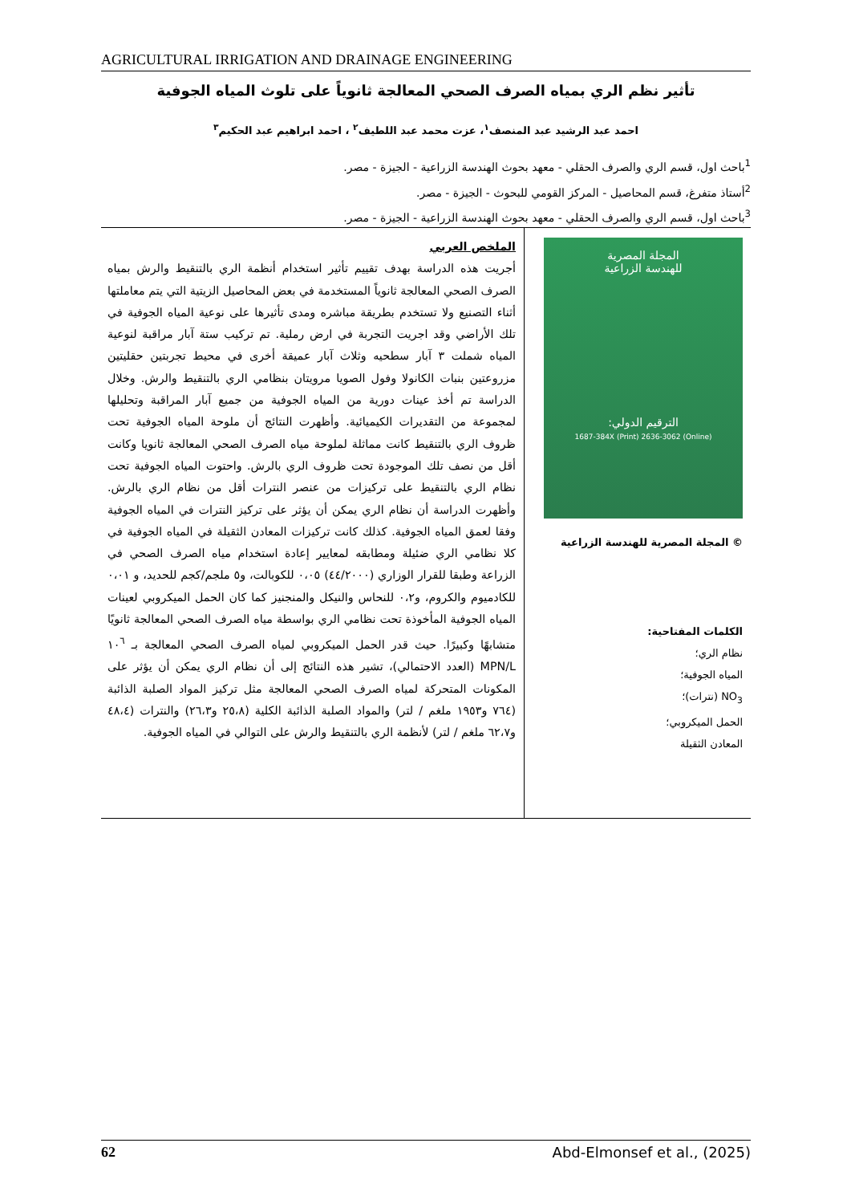AGRICULTURAL IRRIGATION AND DRAINAGE ENGINEERING
تأثير نظم الري بمياه الصرف الصحي المعالجة ثانوياً على تلوث المياه الجوفية
احمد عبد الرشيد عبد المنصف<sup>١</sup>، عزت محمد عبد اللطيف<sup>٢</sup> ، احمد ابراهيم عبد الحكيم<sup>٣</sup>
<sup>1</sup> باحث اول، قسم الري والصرف الحقلي - معهد بحوث الهندسة الزراعية - الجيزة - مصر.
<sup>2</sup> أستاذ متفرغ، قسم المحاصيل - المركز القومي للبحوث - الجيزة - مصر.
<sup>3</sup> باحث اول، قسم الري والصرف الحقلي - معهد بحوث الهندسة الزراعية - الجيزة - مصر.
المجلة المصرية
للهندسة الزراعية
الترقيم الدولي:
1687-384X (Print) 2636-3062 (Online)
© المجلة المصرية للهندسة الزراعية
الكلمات المفتاحية:
نظام الري؛
المياه الجوفية؛
NO<sub>3</sub> (نترات)؛
الحمل الميكروبي؛
المعادن الثقيلة
الملخص العربي
أجريت هذه الدراسة بهدف تقييم تأثير استخدام أنظمة الري بالتنقيط والرش بمياه الصرف الصحي المعالجة ثانوياً المستخدمة في بعض المحاصيل الزيتية التي يتم معاملتها أثناء التصنيع ولا تستخدم بطريقة مباشره ومدى تأثيرها على نوعية المياه الجوفية في تلك الأراضي وقد اجريت التجربة في ارض رملية. تم تركيب ستة آبار مراقبة لنوعية المياه شملت ٣ آبار سطحيه وثلاث آبار عميقة أخرى في محيط تجربتين حقليتين مزروعتين بنبات الكانولا وفول الصويا مرويتان بنظامي الري بالتنقيط والرش. وخلال الدراسة تم أخذ عينات دورية من المياه الجوفية من جميع آبار المراقبة وتحليلها لمجموعة من التقديرات الكيميائية. وأظهرت النتائج أن ملوحة المياه الجوفية تحت ظروف الري بالتنقيط كانت مماثلة لملوحة مياه الصرف الصحي المعالجة ثانويا وكانت أقل من نصف تلك الموجودة تحت ظروف الري بالرش. واحتوت المياه الجوفية تحت نظام الري بالتنقيط على تركيزات من عنصر النترات أقل من نظام الري بالرش. وأظهرت الدراسة أن نظام الري يمكن أن يؤثر على تركيز النترات في المياه الجوفية وفقا لعمق المياه الجوفية. كذلك كانت تركيزات المعادن الثقيلة في المياه الجوفية في كلا نظامي الري ضئيلة ومطابقه لمعايير إعادة استخدام مياه الصرف الصحي في الزراعة وطبقا للقرار الوزاري (٤٤/٢٠٠٠) ٠،٠٥ للكوبالت، و٥ ملجم/كجم للحديد، و ٠،٠١ للكادميوم والكروم، و٠،٢ للنحاس والنيكل والمنجنيز كما كان الحمل الميكروبي لعينات المياه الجوفية المأخوذة تحت نظامي الري بواسطة مياه الصرف الصحي المعالجة ثانويًا متشابهًا وكبيرًا. حيث قدر الحمل الميكروبي لمياه الصرف الصحي المعالجة بـ ١٠<sup>٦</sup> MPN/L (العدد الاحتمالي)، تشير هذه النتائج إلى أن نظام الري يمكن أن يؤثر على المكونات المتحركة لمياه الصرف الصحي المعالجة مثل تركيز المواد الصلبة الذائبة (٧٦٤ و١٩٥٣ ملغم / لتر) والمواد الصلبة الذائبة الكلية (٢٥،٨ و٢٦،٣) والنترات (٤٨،٤ و٦٢،٧ ملغم / لتر) لأنظمة الري بالتنقيط والرش على التوالي في المياه الجوفية.
62 Abd-Elmonsef et al., (2025)